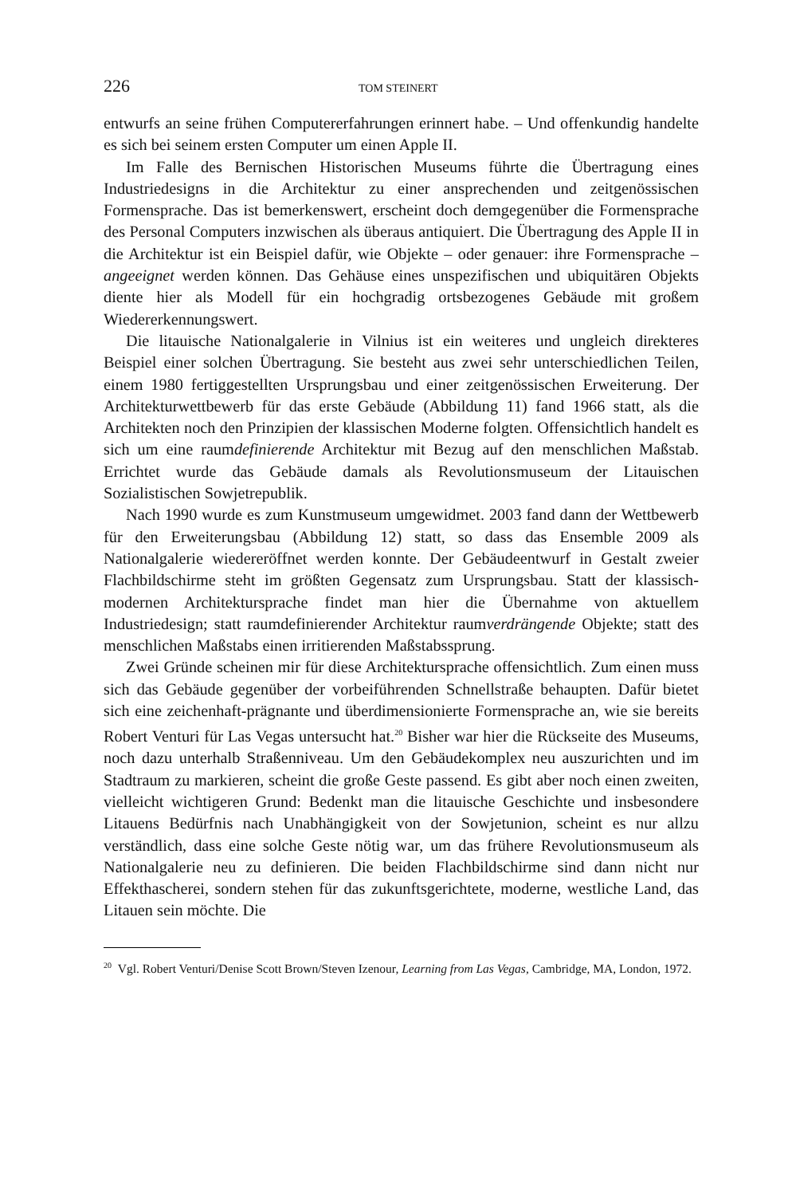226 TOM STEINERT
entwurfs an seine frühen Computererfahrungen erinnert habe. – Und offenkundig handelte es sich bei seinem ersten Computer um einen Apple II.
Im Falle des Bernischen Historischen Museums führte die Übertragung eines Industriedesigns in die Architektur zu einer ansprechenden und zeitgenössischen Formensprache. Das ist bemerkenswert, erscheint doch demgegenüber die Formensprache des Personal Computers inzwischen als überaus antiquiert. Die Übertragung des Apple II in die Architektur ist ein Beispiel dafür, wie Objekte – oder genauer: ihre Formensprache – angeeignet werden können. Das Gehäuse eines unspezifischen und ubiquitären Objekts diente hier als Modell für ein hochgradig ortsbezogenes Gebäude mit großem Wiedererkennungswert.
Die litauische Nationalgalerie in Vilnius ist ein weiteres und ungleich direkteres Beispiel einer solchen Übertragung. Sie besteht aus zwei sehr unterschiedlichen Teilen, einem 1980 fertiggestellten Ursprungsbau und einer zeitgenössischen Erweiterung. Der Architekturwettbewerb für das erste Gebäude (Abbildung 11) fand 1966 statt, als die Architekten noch den Prinzipien der klassischen Moderne folgten. Offensichtlich handelt es sich um eine raumdefinierende Architektur mit Bezug auf den menschlichen Maßstab. Errichtet wurde das Gebäude damals als Revolutionsmuseum der Litauischen Sozialistischen Sowjetrepublik.
Nach 1990 wurde es zum Kunstmuseum umgewidmet. 2003 fand dann der Wettbewerb für den Erweiterungsbau (Abbildung 12) statt, so dass das Ensemble 2009 als Nationalgalerie wiedereröffnet werden konnte. Der Gebäudeentwurf in Gestalt zweier Flachbildschirme steht im größten Gegensatz zum Ursprungsbau. Statt der klassisch-modernen Architektursprache findet man hier die Übernahme von aktuellem Industriedesign; statt raumdefinierender Architektur raumverdrängende Objekte; statt des menschlichen Maßstabs einen irritierenden Maßstabssprung.
Zwei Gründe scheinen mir für diese Architektursprache offensichtlich. Zum einen muss sich das Gebäude gegenüber der vorbeiführenden Schnellstraße behaupten. Dafür bietet sich eine zeichenhaft-prägnante und überdimensionierte Formensprache an, wie sie bereits Robert Venturi für Las Vegas untersucht hat.<sup>20</sup> Bisher war hier die Rückseite des Museums, noch dazu unterhalb Straßenniveau. Um den Gebäudekomplex neu auszurichten und im Stadtraum zu markieren, scheint die große Geste passend. Es gibt aber noch einen zweiten, vielleicht wichtigeren Grund: Bedenkt man die litauische Geschichte und insbesondere Litauens Bedürfnis nach Unabhängigkeit von der Sowjetunion, scheint es nur allzu verständlich, dass eine solche Geste nötig war, um das frühere Revolutionsmuseum als Nationalgalerie neu zu definieren. Die beiden Flachbildschirme sind dann nicht nur Effekthascherei, sondern stehen für das zukunftsgerichtete, moderne, westliche Land, das Litauen sein möchte. Die
<sup>20</sup> Vgl. Robert Venturi/Denise Scott Brown/Steven Izenour, Learning from Las Vegas, Cambridge, MA, London, 1972.